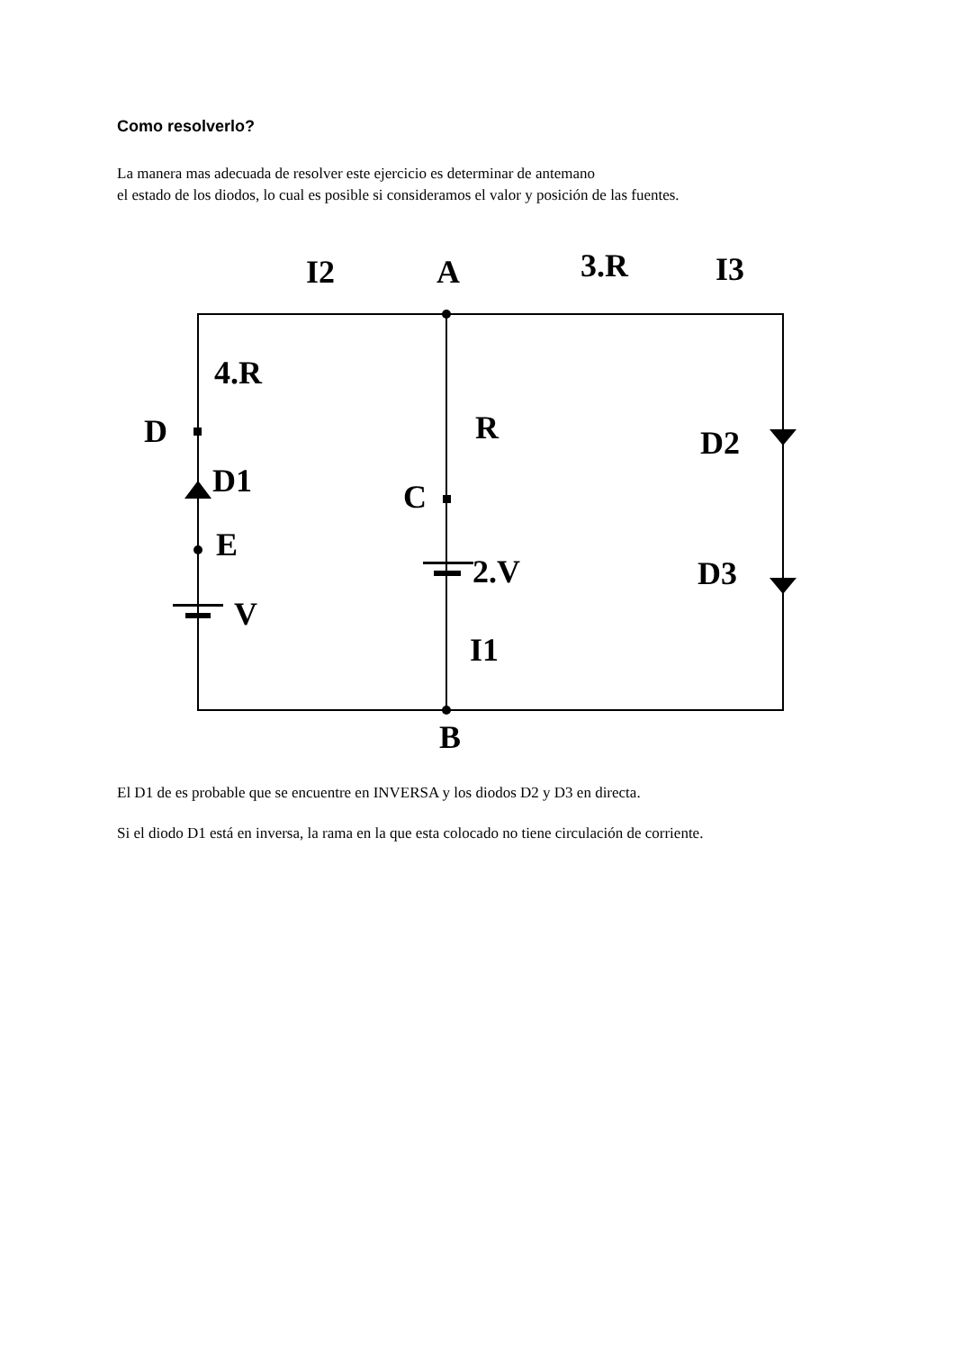Como resolverlo?
La manera mas adecuada de resolver este ejercicio es determinar de antemano
el estado de los diodos, lo cual es posible si consideramos el valor y posición de las fuentes.
I2
A
3.R
I3
4.R
D
R
D1
D2
C
E
2.V
D3
V
I1
B
El D1 de es probable que se encuentre en INVERSA y los diodos D2 y D3 en directa.
Si el diodo D1 está en inversa, la rama en la que esta colocado no tiene circulación de corriente.